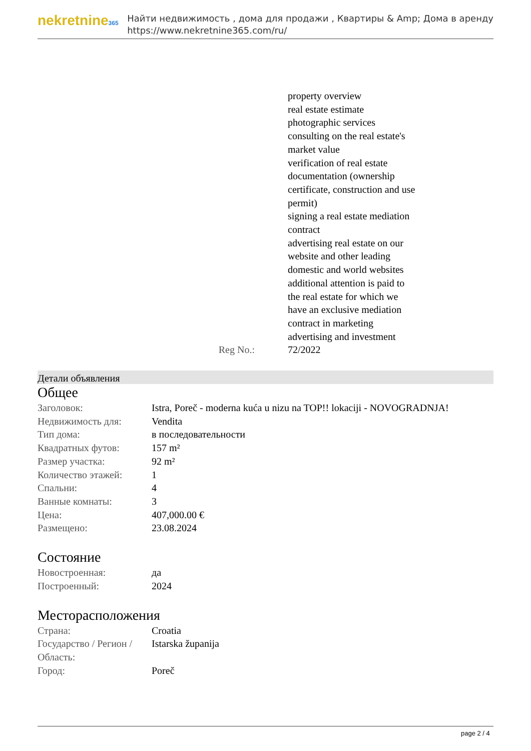nekretnine365
Найти недвижимость , дома для продажи , Квартиры & Amp; Дома в аренду
https://www.nekretnine365.com/ru/
| | property overview real estate estimate photographic services consulting on the real estate's market value verification of real estate documentation (ownership certificate, construction and use permit) signing a real estate mediation contract advertising real estate on our website and other leading domestic and world websites additional attention is paid to the real estate for which we have an exclusive mediation contract in marketing advertising and investment |
| Reg No.: | 72/2022 |
Детали объявления
Общее
| Заголовок: | Istra, Poreč - moderna kuća u nizu na TOP!! lokaciji - NOVOGRADNJA! |
| Недвижимость для: | Vendita |
| Тип дома: | в последовательности |
| Квадратных футов: | 157 m² |
| Размер участка: | 92 m² |
| Количество этажей: | 1 |
| Спальни: | 4 |
| Ванные комнаты: | 3 |
| Цена: | 407,000.00 € |
| Размещено: | 23.08.2024 |
Состояние
| Новостроенная: | да |
| Построенный: | 2024 |
Месторасположения
| Страна: | Croatia |
| Государство / Регион / Область: | Istarska županija |
| Город: | Poreč |
page 2 / 4